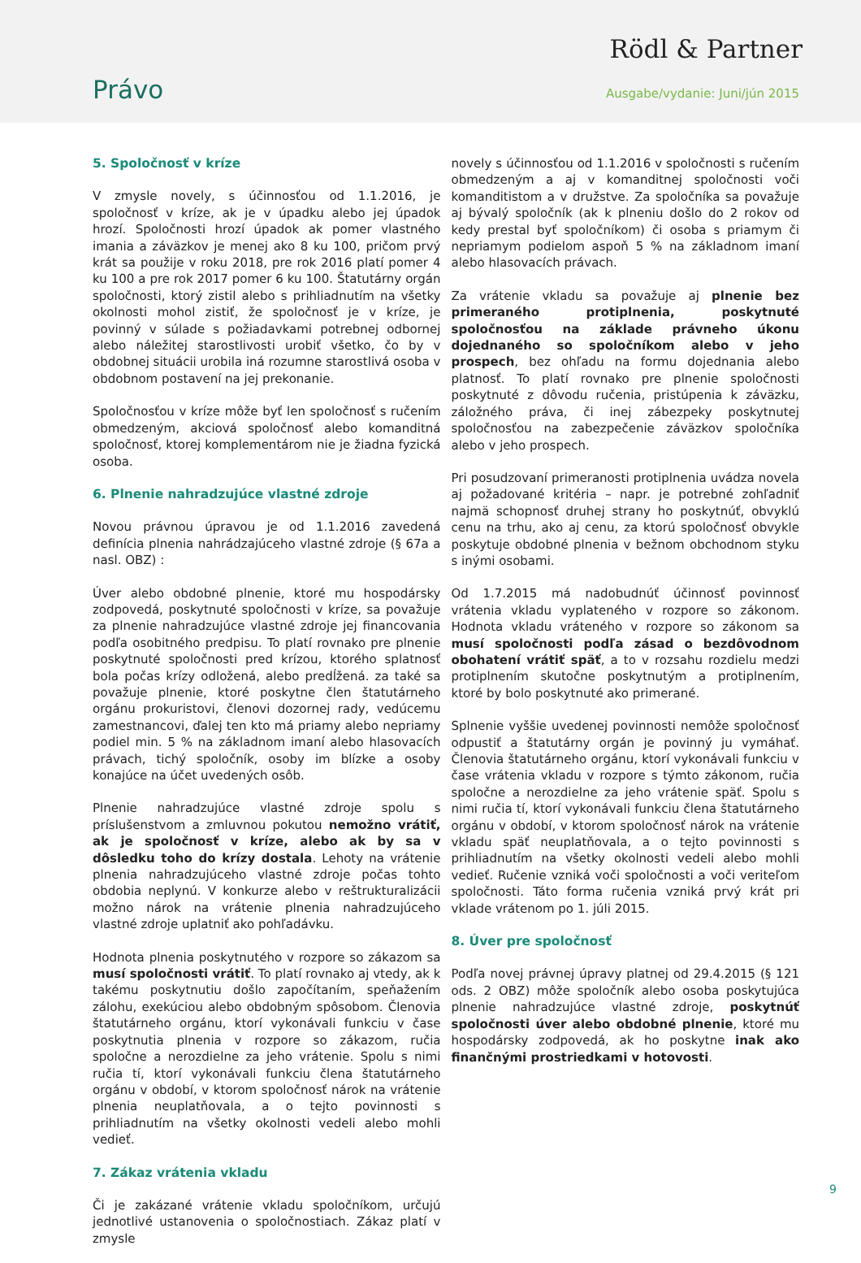Rödl & Partner
Právo Ausgabe/vydanie: Juni/jún 2015
5. Spoločnosť v kríze
V zmysle novely, s účinnosťou od 1.1.2016, je spoločnosť v kríze, ak je v úpadku alebo jej úpadok hrozí. Spoločnosti hrozí úpadok ak pomer vlastného imania a záväzkov je menej ako 8 ku 100, pričom prvý krát sa použije v roku 2018, pre rok 2016 platí pomer 4 ku 100 a pre rok 2017 pomer 6 ku 100. Štatutárny orgán spoločnosti, ktorý zistil alebo s prihliadnutím na všetky okolnosti mohol zistiť, že spoločnosť je v kríze, je povinný v súlade s požiadavkami potrebnej odbornej alebo náležitej starostlivosti urobiť všetko, čo by v obdobnej situácii urobila iná rozumne starostlivá osoba v obdobnom postavení na jej prekonanie.
Spoločnosťou v kríze môže byť len spoločnosť s ručením obmedzeným, akciová spoločnosť alebo komanditná spoločnosť, ktorej komplementárom nie je žiadna fyzická osoba.
6. Plnenie nahradzujúce vlastné zdroje
Novou právnou úpravou je od 1.1.2016 zavedená definícia plnenia nahrádzajúceho vlastné zdroje (§ 67a a nasl. OBZ) :
Úver alebo obdobné plnenie, ktoré mu hospodársky zodpovedá, poskytnuté spoločnosti v kríze, sa považuje za plnenie nahradzujúce vlastné zdroje jej financovania podľa osobitného predpisu. To platí rovnako pre plnenie poskytnuté spoločnosti pred krízou, ktorého splatnosť bola počas krízy odložená, alebo predĺžená. za také sa považuje plnenie, ktoré poskytne člen štatutárneho orgánu prokuristovi, členovi dozornej rady, vedúcemu zamestnancovi, ďalej ten kto má priamy alebo nepriamy podiel min. 5 % na základnom imaní alebo hlasovacích právach, tichý spoločník, osoby im blízke a osoby konajúce na účet uvedených osôb.
Plnenie nahradzujúce vlastné zdroje spolu s príslušenstvom a zmluvnou pokutou nemožno vrátiť, ak je spoločnosť v kríze, alebo ak by sa v dôsledku toho do krízy dostala. Lehoty na vrátenie plnenia nahradzujúceho vlastné zdroje počas tohto obdobia neplynú. V konkurze alebo v reštrukturalizácii možno nárok na vrátenie plnenia nahradzujúceho vlastné zdroje uplatniť ako pohľadávku.
Hodnota plnenia poskytnutého v rozpore so zákazom sa musí spoločnosti vrátiť. To platí rovnako aj vtedy, ak k takému poskytnutiu došlo započítaním, speňažením zálohu, exekúciou alebo obdobným spôsobom. Členovia štatutárneho orgánu, ktorí vykonávali funkciu v čase poskytnutia plnenia v rozpore so zákazom, ručia spoločne a nerozdielne za jeho vrátenie. Spolu s nimi ručia tí, ktorí vykonávali funkciu člena štatutárneho orgánu v období, v ktorom spoločnosť nárok na vrátenie plnenia neuplatňovala, a o tejto povinnosti s prihliadnutím na všetky okolnosti vedeli alebo mohli vedieť.
7. Zákaz vrátenia vkladu
Či je zakázané vrátenie vkladu spoločníkom, určujú jednotlivé ustanovenia o spoločnostiach. Zákaz platí v zmysle
novely s účinnosťou od 1.1.2016 v spoločnosti s ručením obmedzeným a aj v komanditnej spoločnosti voči komanditistom a v družstve. Za spoločníka sa považuje aj bývalý spoločník (ak k plneniu došlo do 2 rokov od kedy prestal byť spoločníkom) či osoba s priamym či nepriamym podielom aspoň 5 % na základnom imaní alebo hlasovacích právach.
Za vrátenie vkladu sa považuje aj plnenie bez primeraného protiplnenia, poskytnuté spoločnosťou na základe právneho úkonu dojednaného so spoločníkom alebo v jeho prospech, bez ohľadu na formu dojednania alebo platnosť. To platí rovnako pre plnenie spoločnosti poskytnuté z dôvodu ručenia, pristúpenia k záväzku, záložného práva, či inej zábezpeky poskytnutej spoločnosťou na zabezpečenie záväzkov spoločníka alebo v jeho prospech.
Pri posudzovaní primeranosti protiplnenia uvádza novela aj požadované kritéria – napr. je potrebné zohľadniť najmä schopnosť druhej strany ho poskytnúť, obvyklú cenu na trhu, ako aj cenu, za ktorú spoločnosť obvykle poskytuje obdobné plnenia v bežnom obchodnom styku s inými osobami.
Od 1.7.2015 má nadobudnúť účinnosť povinnosť vrátenia vkladu vyplateného v rozpore so zákonom. Hodnota vkladu vráteného v rozpore so zákonom sa musí spoločnosti podľa zásad o bezdôvodnom obohatení vrátiť späť, a to v rozsahu rozdielu medzi protiplnením skutočne poskytnutým a protiplnením, ktoré by bolo poskytnuté ako primerané.
Splnenie vyššie uvedenej povinnosti nemôže spoločnosť odpustiť a štatutárny orgán je povinný ju vymáhať. Členovia štatutárneho orgánu, ktorí vykonávali funkciu v čase vrátenia vkladu v rozpore s týmto zákonom, ručia spoločne a nerozdielne za jeho vrátenie späť. Spolu s nimi ručia tí, ktorí vykonávali funkciu člena štatutárneho orgánu v období, v ktorom spoločnosť nárok na vrátenie vkladu späť neuplatňovala, a o tejto povinnosti s prihliadnutím na všetky okolnosti vedeli alebo mohli vedieť. Ručenie vzniká voči spoločnosti a voči veriteľom spoločnosti. Táto forma ručenia vzniká prvý krát pri vklade vrátenom po 1. júli 2015.
8. Úver pre spoločnosť
Podľa novej právnej úpravy platnej od 29.4.2015 (§ 121 ods. 2 OBZ) môže spoločník alebo osoba poskytujúca plnenie nahradzujúce vlastné zdroje, poskytnúť spoločnosti úver alebo obdobné plnenie, ktoré mu hospodársky zodpovedá, ak ho poskytne inak ako finančnými prostriedkami v hotovosti.
9